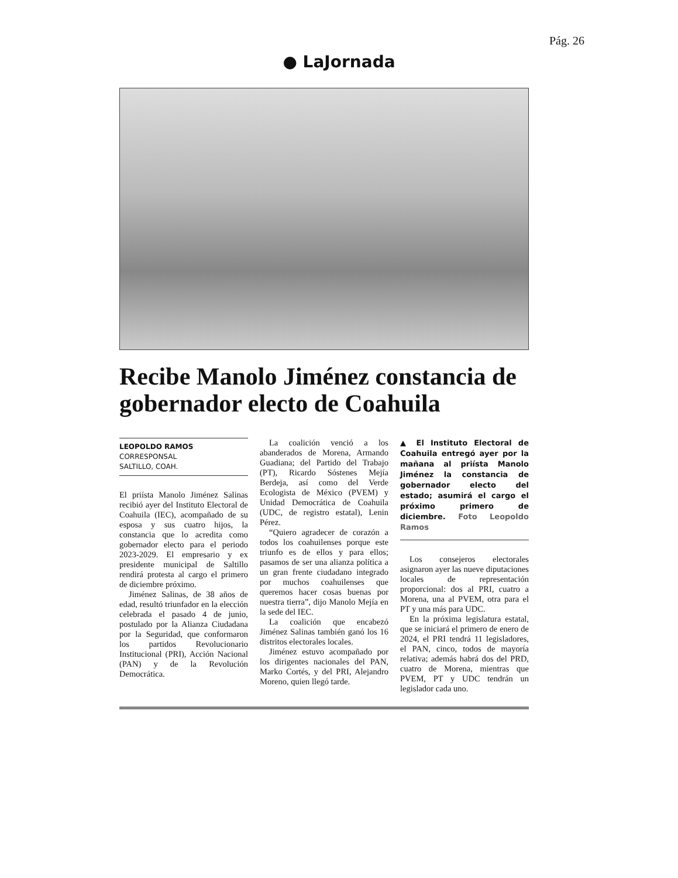Pág. 26
● LaJornada
Recibe Manolo Jiménez constancia de gobernador electo de Coahuila
LEOPOLDO RAMOS
CORRESPONSAL
SALTILLO, COAH.
El priísta Manolo Jiménez Salinas recibió ayer del Instituto Electoral de Coahuila (IEC), acompañado de su esposa y sus cuatro hijos, la constancia que lo acredita como gobernador electo para el periodo 2023-2029. El empresario y ex presidente municipal de Saltillo rendirá protesta al cargo el primero de diciembre próximo.
Jiménez Salinas, de 38 años de edad, resultó triunfador en la elección celebrada el pasado 4 de junio, postulado por la Alianza Ciudadana por la Seguridad, que conformaron los partidos Revolucionario Institucional (PRI), Acción Nacional (PAN) y de la Revolución Democrática.
La coalición venció a los abanderados de Morena, Armando Guadiana; del Partido del Trabajo (PT), Ricardo Sóstenes Mejía Berdeja, así como del Verde Ecologista de México (PVEM) y Unidad Democrática de Coahuila (UDC, de registro estatal), Lenin Pérez.
“Quiero agradecer de corazón a todos los coahuilenses porque este triunfo es de ellos y para ellos; pasamos de ser una alianza política a un gran frente ciudadano integrado por muchos coahuilenses que queremos hacer cosas buenas por nuestra tierra”, dijo Manolo Mejía en la sede del IEC.
La coalición que encabezó Jiménez Salinas también ganó los 16 distritos electorales locales.
Jiménez estuvo acompañado por los dirigentes nacionales del PAN, Marko Cortés, y del PRI, Alejandro Moreno, quien llegó tarde.
▲ El Instituto Electoral de Coahuila entregó ayer por la mañana al priísta Manolo Jiménez la constancia de gobernador electo del estado; asumirá el cargo el próximo primero de diciembre. Foto Leopoldo Ramos
Los consejeros electorales asignaron ayer las nueve diputaciones locales de representación proporcional: dos al PRI, cuatro a Morena, una al PVEM, otra para el PT y una más para UDC.
En la próxima legislatura estatal, que se iniciará el primero de enero de 2024, el PRI tendrá 11 legisladores, el PAN, cinco, todos de mayoría relativa; además habrá dos del PRD, cuatro de Morena, mientras que PVEM, PT y UDC tendrán un legislador cada uno.